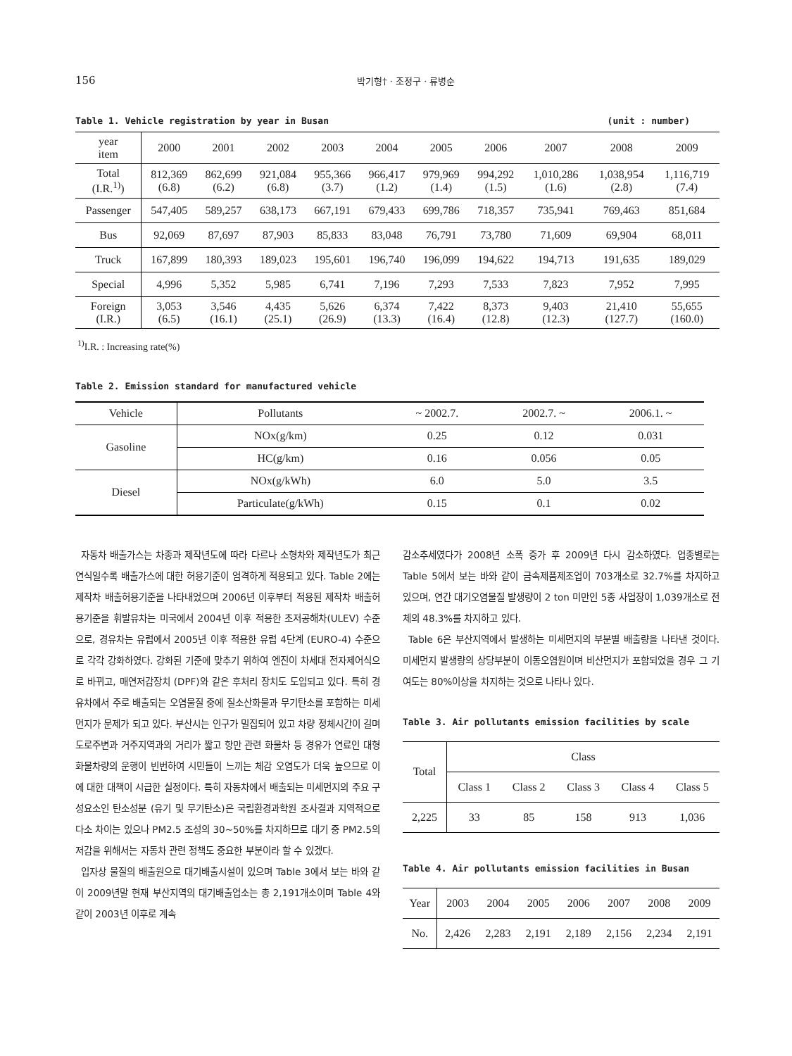156 박기형† · 조정구 · 류병순
Table 1. Vehicle registration by year in Busan (unit : number)
| year item | 2000 | 2001 | 2002 | 2003 | 2004 | 2005 | 2006 | 2007 | 2008 | 2009 |
| --- | --- | --- | --- | --- | --- | --- | --- | --- | --- | --- |
| Total (I.R.<sup>1)</sup>) | 812,369 (6.8) | 862,699 (6.2) | 921,084 (6.8) | 955,366 (3.7) | 966,417 (1.2) | 979,969 (1.4) | 994,292 (1.5) | 1,010,286 (1.6) | 1,038,954 (2.8) | 1,116,719 (7.4) |
| Passenger | 547,405 | 589,257 | 638,173 | 667,191 | 679,433 | 699,786 | 718,357 | 735,941 | 769,463 | 851,684 |
| Bus | 92,069 | 87,697 | 87,903 | 85,833 | 83,048 | 76,791 | 73,780 | 71,609 | 69,904 | 68,011 |
| Truck | 167,899 | 180,393 | 189,023 | 195,601 | 196,740 | 196,099 | 194,622 | 194,713 | 191,635 | 189,029 |
| Special | 4,996 | 5,352 | 5,985 | 6,741 | 7,196 | 7,293 | 7,533 | 7,823 | 7,952 | 7,995 |
| Foreign (I.R.) | 3,053 (6.5) | 3,546 (16.1) | 4,435 (25.1) | 5,626 (26.9) | 6,374 (13.3) | 7,422 (16.4) | 8,373 (12.8) | 9,403 (12.3) | 21,410 (127.7) | 55,655 (160.0) |
<sup>1)</sup> I.R. : Increasing rate(%)
Table 2. Emission standard for manufactured vehicle
| Vehicle | Pollutants | ~ 2002.7. | 2002.7. ~ | 2006.1. ~ |
| --- | --- | --- | --- | --- |
| Gasoline | NOx(g/km) | 0.25 | 0.12 | 0.031 |
| | HC(g/km) | 0.16 | 0.056 | 0.05 |
| Diesel | NOx(g/kWh) | 6.0 | 5.0 | 3.5 |
| | Particulate(g/kWh) | 0.15 | 0.1 | 0.02 |
자동차 배출가스는 차종과 제작년도에 따라 다르나 소형차와 제작년도가 최근 연식일수록 배출가스에 대한 허용기준이 엄격하게 적용되고 있다. Table 2에는 제작차 배출허용기준을 나타내었으며 2006년 이후부터 적용된 제작차 배출허용기준을 휘발유차는 미국에서 2004년 이후 적용한 초저공해차(ULEV) 수준으로, 경유차는 유럽에서 2005년 이후 적용한 유럽 4단계 (EURO-4) 수준으로 각각 강화하였다. 강화된 기준에 맞추기 위하여 엔진이 차세대 전자제어식으로 바뀌고, 매연저감장치 (DPF)와 같은 후처리 장치도 도입되고 있다. 특히 경유차에서 주로 배출되는 오염물질 중에 질소산화물과 무기탄소를 포함하는 미세먼지가 문제가 되고 있다. 부산시는 인구가 밀집되어 있고 차량 정체시간이 길며 도로주변과 거주지역과의 거리가 짧고 항만 관련 화물차 등 경유가 연료인 대형화물차량의 운행이 빈번하여 시민들이 느끼는 체감 오염도가 더욱 높으므로 이에 대한 대책이 시급한 실정이다. 특히 자동차에서 배출되는 미세먼지의 주요 구성요소인 탄소성분 (유기 및 무기탄소)은 국립환경과학원 조사결과 지역적으로 다소 차이는 있으나 PM2.5 조성의 30~50%를 차지하므로 대기 중 PM2.5의 저감을 위해서는 자동차 관련 정책도 중요한 부분이라 할 수 있겠다.
입자상 물질의 배출원으로 대기배출시설이 있으며 Table 3에서 보는 바와 같이 2009년말 현재 부산지역의 대기배출업소는 총 2,191개소이며 Table 4와 같이 2003년 이후로 계속
감소추세였다가 2008년 소폭 증가 후 2009년 다시 감소하였다. 업종별로는 Table 5에서 보는 바와 같이 금속제품제조업이 703개소로 32.7%를 차지하고 있으며, 연간 대기오염물질 발생량이 2 ton 미만인 5종 사업장이 1,039개소로 전체의 48.3%를 차지하고 있다.
Table 6은 부산지역에서 발생하는 미세먼지의 부분별 배출량을 나타낸 것이다. 미세먼지 발생량의 상당부분이 이동오염원이며 비산먼지가 포함되었을 경우 그 기여도는 80%이상을 차지하는 것으로 나타나 있다.
Table 3. Air pollutants emission facilities by scale
| Total | Class | | | | |
| --- | --- | --- | --- | --- | --- |
| | Class 1 | Class 2 | Class 3 | Class 4 | Class 5 |
| 2,225 | 33 | 85 | 158 | 913 | 1,036 |
Table 4. Air pollutants emission facilities in Busan
| Year | 2003 | 2004 | 2005 | 2006 | 2007 | 2008 | 2009 |
| --- | --- | --- | --- | --- | --- | --- | --- |
| No. | 2,426 | 2,283 | 2,191 | 2,189 | 2,156 | 2,234 | 2,191 |